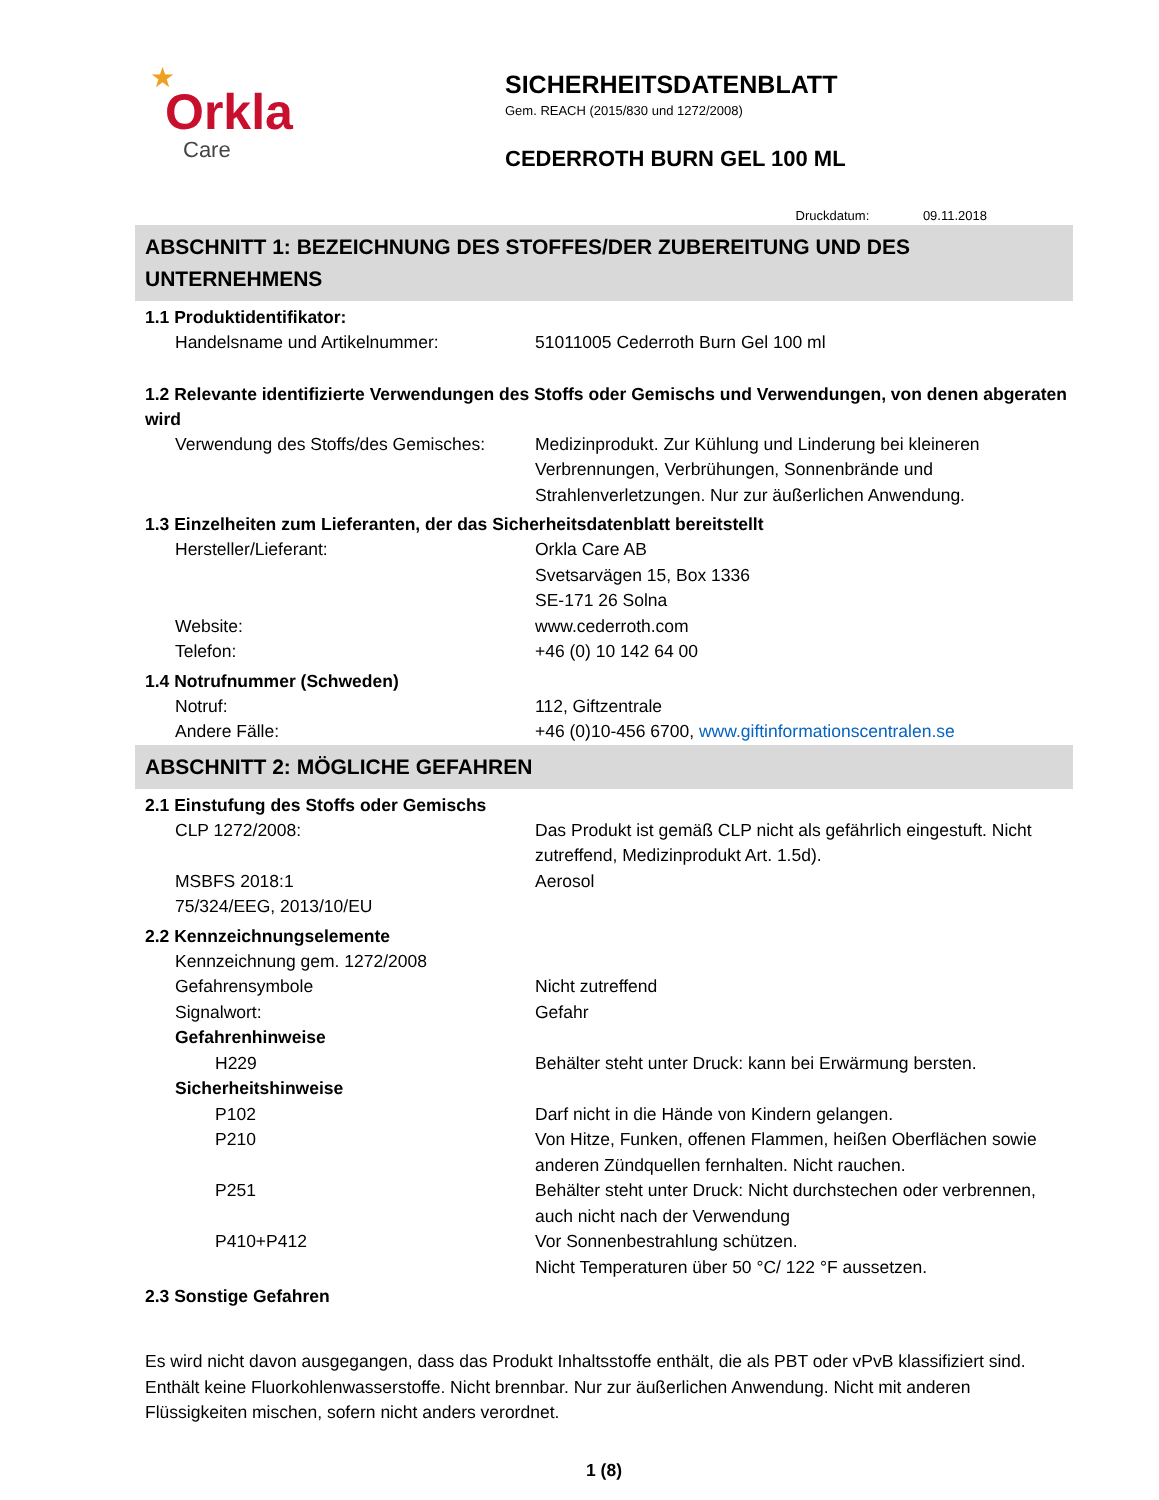★
Orkla
Care
SICHERHEITSDATENBLATT
Gem. REACH (2015/830 und 1272/2008)
CEDERROTH BURN GEL 100 ML
Druckdatum: 09.11.2018
ABSCHNITT 1: BEZEICHNUNG DES STOFFES/DER ZUBEREITUNG UND DES UNTERNEHMENS
1.1 Produktidentifikator:
Handelsname und Artikelnummer: 51011005 Cederroth Burn Gel 100 ml
1.2 Relevante identifizierte Verwendungen des Stoffs oder Gemischs und Verwendungen, von denen abgeraten wird
Verwendung des Stoffs/des Gemisches:
Medizinprodukt. Zur Kühlung und Linderung bei kleineren Verbrennungen, Verbrühungen, Sonnenbrände und Strahlenverletzungen. Nur zur äußerlichen Anwendung.
1.3 Einzelheiten zum Lieferanten, der das Sicherheitsdatenblatt bereitstellt
Hersteller/Lieferant: Orkla Care AB
Svetsarvägen 15, Box 1336
SE-171 26 Solna
Website: www.cederroth.com
Telefon: +46 (0) 10 142 64 00
1.4 Notrufnummer (Schweden)
Notruf: 112, Giftzentrale
Andere Fälle: +46 (0)10-456 6700, www.giftinformationscentralen.se
ABSCHNITT 2: MÖGLICHE GEFAHREN
2.1 Einstufung des Stoffs oder Gemischs
CLP 1272/2008: Das Produkt ist gemäß CLP nicht als gefährlich eingestuft. Nicht zutreffend, Medizinprodukt Art. 1.5d).
MSBFS 2018:1
75/324/EEG, 2013/10/EU
Aerosol
2.2 Kennzeichnungselemente
Kennzeichnung gem. 1272/2008
Gefahrensymbole Nicht zutreffend
Signalwort: Gefahr
Gefahrenhinweise
H229 Behälter steht unter Druck: kann bei Erwärmung bersten.
Sicherheitshinweise
P102 Darf nicht in die Hände von Kindern gelangen.
P210 Von Hitze, Funken, offenen Flammen, heißen Oberflächen sowie anderen Zündquellen fernhalten. Nicht rauchen.
P251 Behälter steht unter Druck: Nicht durchstechen oder verbrennen, auch nicht nach der Verwendung
P410+P412 Vor Sonnenbestrahlung schützen.
Nicht Temperaturen über 50 °C/ 122 °F aussetzen.
2.3 Sonstige Gefahren
Es wird nicht davon ausgegangen, dass das Produkt Inhaltsstoffe enthält, die als PBT oder vPvB klassifiziert sind. Enthält keine Fluorkohlenwasserstoffe. Nicht brennbar. Nur zur äußerlichen Anwendung. Nicht mit anderen Flüssigkeiten mischen, sofern nicht anders verordnet.
1 (8)